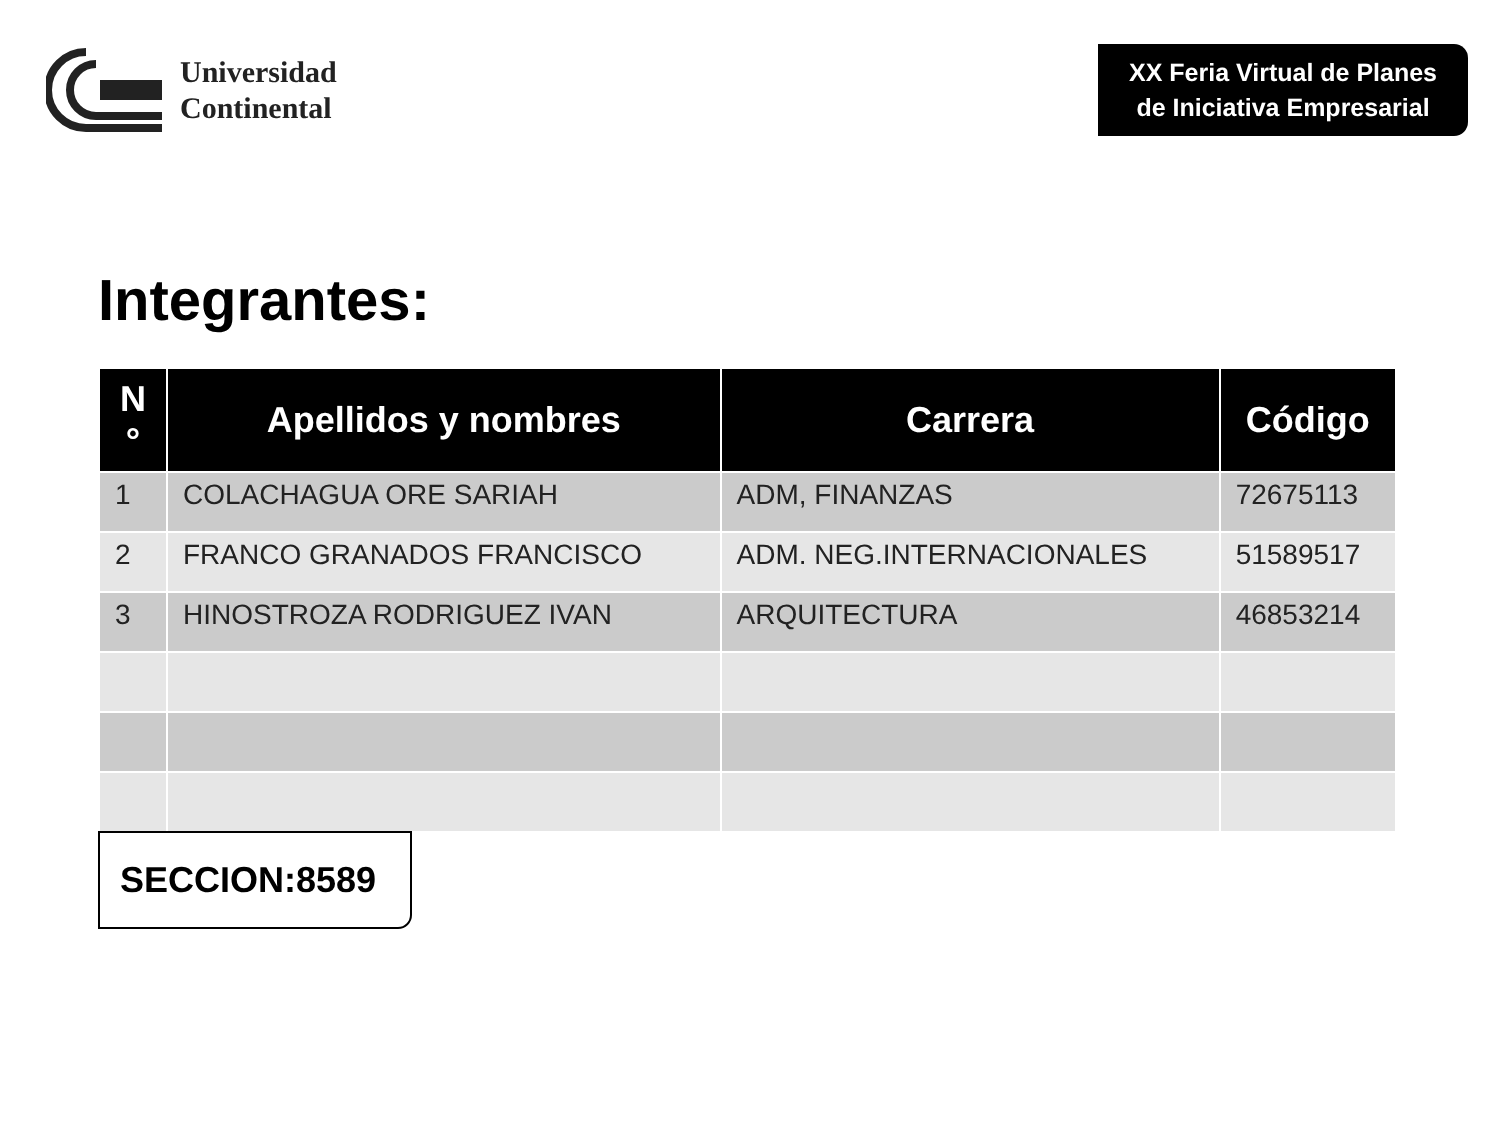Universidad
Continental
XX Feria Virtual de Planes de Iniciativa Empresarial
Integrantes:
| N ° | Apellidos y nombres | Carrera | Código |
| --- | --- | --- | --- |
| 1 | COLACHAGUA ORE SARIAH | ADM, FINANZAS | 72675113 |
| 2 | FRANCO GRANADOS FRANCISCO | ADM. NEG.INTERNACIONALES | 51589517 |
| 3 | HINOSTROZA RODRIGUEZ IVAN | ARQUITECTURA | 46853214 |
SECCION:8589